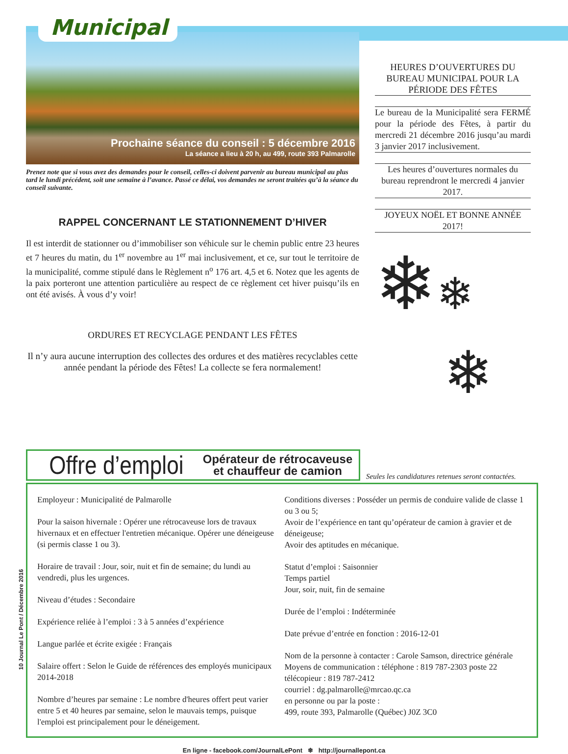Municipal
Prochaine séance du conseil : 5 décembre 2016
La séance a lieu à 20 h, au 499, route 393 Palmarolle
Prenez note que si vous avez des demandes pour le conseil, celles-ci doivent parvenir au bureau municipal au plus tard le lundi précédent, soit une semaine à l’avance. Passé ce délai, vos demandes ne seront traitées qu’à la séance du conseil suivante.
RAPPEL CONCERNANT LE STATIONNEMENT D’HIVER
Il est interdit de stationner ou d’immobiliser son véhicule sur le chemin public entre 23 heures et 7 heures du matin, du 1<sup>er</sup> novembre au 1<sup>er</sup> mai inclusivement, et ce, sur tout le territoire de la municipalité, comme stipulé dans le Règlement n<sup>o</sup> 176 art. 4,5 et 6. Notez que les agents de la paix porteront une attention particulière au respect de ce règlement cet hiver puisqu’ils en ont été avisés. À vous d’y voir!
ORDURES ET RECYCLAGE PENDANT LES FÊTES
Il n’y aura aucune interruption des collectes des ordures et des matières recyclables cette année pendant la période des Fêtes! La collecte se fera normalement!
HEURES D’OUVERTURES DU BUREAU MUNICIPAL POUR LA PÉRIODE DES FÊTES
Le bureau de la Municipalité sera FERMÉ pour la période des Fêtes, à partir du mercredi 21 décembre 2016 jusqu’au mardi 3 janvier 2017 inclusivement.
Les heures d’ouvertures normales du bureau reprendront le mercredi 4 janvier 2017.
JOYEUX NOËL ET BONNE ANNÉE 2017!
❄❄
❄
Offre d’emploi Opérateur de rétrocaveuse
et chauffeur de camion
Seules les candidatures retenues seront contactées.
Employeur : Municipalité de Palmarolle
Pour la saison hivernale : Opérer une rétrocaveuse lors de travaux hivernaux et en effectuer l'entretien mécanique. Opérer une déneigeuse (si permis classe 1 ou 3).
Horaire de travail : Jour, soir, nuit et fin de semaine; du lundi au vendredi, plus les urgences.
Niveau d’études : Secondaire
Expérience reliée à l’emploi : 3 à 5 années d’expérience
Langue parlée et écrite exigée : Français
Salaire offert : Selon le Guide de références des employés municipaux 2014-2018
Nombre d’heures par semaine : Le nombre d'heures offert peut varier entre 5 et 40 heures par semaine, selon le mauvais temps, puisque l'emploi est principalement pour le déneigement.
Conditions diverses : Posséder un permis de conduire valide de classe 1 ou 3 ou 5;
Avoir de l’expérience en tant qu’opérateur de camion à gravier et de déneigeuse;
Avoir des aptitudes en mécanique.
Statut d’emploi : Saisonnier
Temps partiel
Jour, soir, nuit, fin de semaine
Durée de l’emploi : Indéterminée
Date prévue d’entrée en fonction : 2016-12-01
Nom de la personne à contacter : Carole Samson, directrice générale
Moyens de communication : téléphone : 819 787-2303 poste 22
télécopieur : 819 787-2412
courriel : dg.palmarolle@mrcao.qc.ca
en personne ou par la poste :
499, route 393, Palmarolle (Québec) J0Z 3C0
10 Journal Le Pont / Décembre 2016
En ligne - facebook.com/JournalLePont ❄ http://journallepont.ca